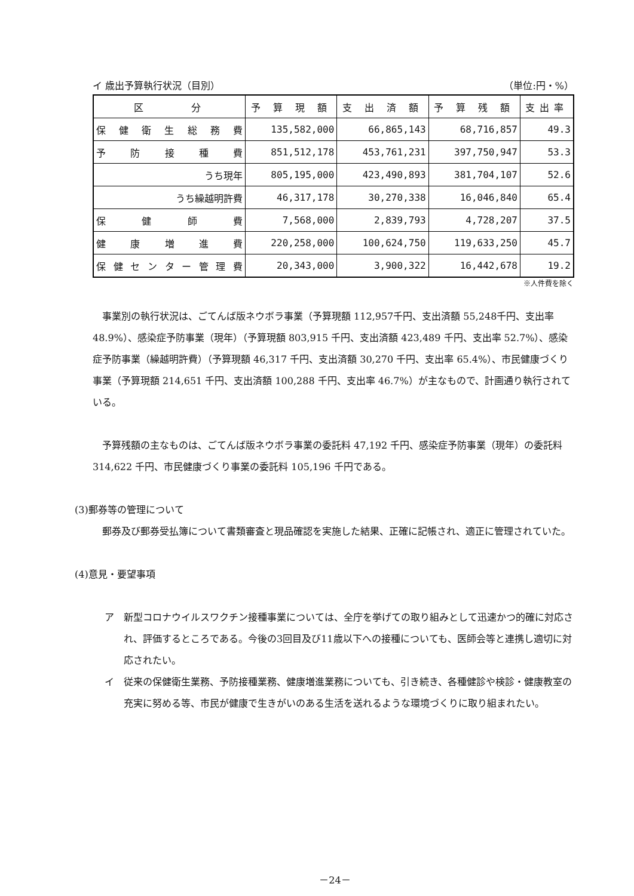イ 歳出予算執行状況（目別） （単位:円・%）
| 区 分 | 予 算 現 額 | 支 出 済 額 | 予 算 残 額 | 支出率 |
| --- | --- | --- | --- | --- |
| 保健衛生総務費 | 135,582,000 | 66,865,143 | 68,716,857 | 49.3 |
| 予防接種費 | 851,512,178 | 453,761,231 | 397,750,947 | 53.3 |
| うち現年 | 805,195,000 | 423,490,893 | 381,704,107 | 52.6 |
| うち繰越明許費 | 46,317,178 | 30,270,338 | 16,046,840 | 65.4 |
| 保健師費 | 7,568,000 | 2,839,793 | 4,728,207 | 37.5 |
| 健康増進費 | 220,258,000 | 100,624,750 | 119,633,250 | 45.7 |
| 保健センター管理費 | 20,343,000 | 3,900,322 | 16,442,678 | 19.2 |
※人件費を除く
事業別の執行状況は、ごてんば版ネウボラ事業（予算現額 112,957千円、支出済額 55,248千円、支出率 48.9%）、感染症予防事業（現年）（予算現額 803,915 千円、支出済額 423,489 千円、支出率 52.7%）、感染症予防事業（繰越明許費）（予算現額 46,317 千円、支出済額 30,270 千円、支出率 65.4%）、市民健康づくり事業（予算現額 214,651 千円、支出済額 100,288 千円、支出率 46.7%）が主なもので、計画通り執行されている。
予算残額の主なものは、ごてんば版ネウボラ事業の委託料 47,192 千円、感染症予防事業（現年）の委託料 314,622 千円、市民健康づくり事業の委託料 105,196 千円である。
(3)郵券等の管理について
郵券及び郵券受払簿について書類審査と現品確認を実施した結果、正確に記帳され、適正に管理されていた。
(4)意見・要望事項
ア 新型コロナウイルスワクチン接種事業については、全庁を挙げての取り組みとして迅速かつ的確に対応され、評価するところである。今後の3回目及び11歳以下への接種についても、医師会等と連携し適切に対応されたい。
イ 従来の保健衛生業務、予防接種業務、健康増進業務についても、引き続き、各種健診や検診・健康教室の充実に努める等、市民が健康で生きがいのある生活を送れるような環境づくりに取り組まれたい。
－24－